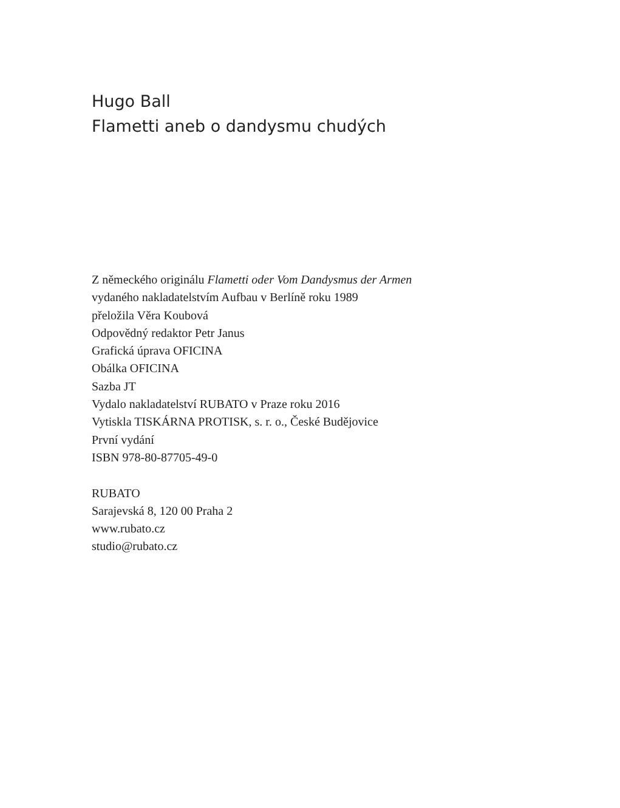Hugo Ball
Flametti aneb o dandysmu chudých
Z německého originálu Flametti oder Vom Dandysmus der Armen
vydaného nakladatelstvím Aufbau v Berlíně roku 1989
přeložila Věra Koubová
Odpovědný redaktor Petr Janus
Grafická úprava OFICINA
Obálka OFICINA
Sazba JT
Vydalo nakladatelství RUBATO v Praze roku 2016
Vytiskla TISKÁRNA PROTISK, s. r. o., České Budějovice
První vydání
ISBN 978-80-87705-49-0
RUBATO
Sarajevská 8, 120 00 Praha 2
www.rubato.cz
studio@rubato.cz